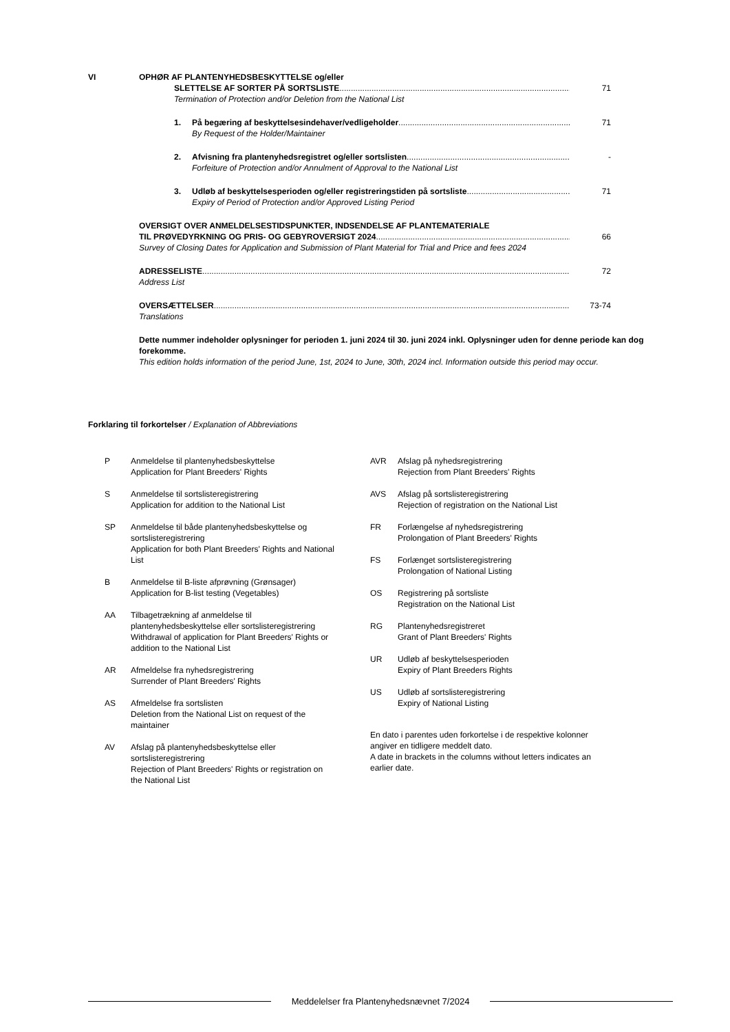VI OPHØR AF PLANTENYHEDSBESKYTTELSE og/eller
SLETTELSE AF SORTER PÅ SORTSLISTE 71
Termination of Protection and/or Deletion from the National List
1. På begæring af beskyttelsesindehaver/vedligeholder 71
By Request of the Holder/Maintainer
2. Afvisning fra plantenyhedsregistret og/eller sortslisten -
Forfeiture of Protection and/or Annulment of Approval to the National List
3. Udløb af beskyttelsesperioden og/eller registreringstiden på sortsliste 71
Expiry of Period of Protection and/or Approved Listing Period
OVERSIGT OVER ANMELDELSESTIDSPUNKTER, INDSENDELSE AF PLANTEMATERIALE
TIL PRØVEDYRKNING OG PRIS- OG GEBYROVERSIGT 2024 66
Survey of Closing Dates for Application and Submission of Plant Material for Trial and Price and fees 2024
ADRESSELISTE 72
Address List
OVERSÆTTELSER 73-74
Translations
Dette nummer indeholder oplysninger for perioden 1. juni 2024 til 30. juni 2024 inkl. Oplysninger uden for denne periode kan dog forekomme.
This edition holds information of the period June, 1st, 2024 to June, 30th, 2024 incl. Information outside this period may occur.
Forklaring til forkortelser / Explanation of Abbreviations
P Anmeldelse til plantenyhedsbeskyttelse
Application for Plant Breeders' Rights
S Anmeldelse til sortslisteregistrering
Application for addition to the National List
SP Anmeldelse til både plantenyhedsbeskyttelse og sortslisteregistrering
Application for both Plant Breeders' Rights and National List
B Anmeldelse til B-liste afprøvning (Grønsager)
Application for B-list testing (Vegetables)
AA Tilbagetrækning af anmeldelse til plantenyhedsbeskyttelse eller sortslisteregistrering
Withdrawal of application for Plant Breeders' Rights or addition to the National List
AR Afmeldelse fra nyhedsregistrering
Surrender of Plant Breeders' Rights
AS Afmeldelse fra sortslisten
Deletion from the National List on request of the maintainer
AV Afslag på plantenyhedsbeskyttelse eller sortslisteregistrering
Rejection of Plant Breeders' Rights or registration on the National List
AVR Afslag på nyhedsregistrering
Rejection from Plant Breeders' Rights
AVS Afslag på sortslisteregistrering
Rejection of registration on the National List
FR Forlængelse af nyhedsregistrering
Prolongation of Plant Breeders' Rights
FS Forlænget sortslisteregistrering
Prolongation of National Listing
OS Registrering på sortsliste
Registration on the National List
RG Plantenyhedsregistreret
Grant of Plant Breeders' Rights
UR Udløb af beskyttelsesperioden
Expiry of Plant Breeders Rights
US Udløb af sortslisteregistrering
Expiry of National Listing
En dato i parentes uden forkortelse i de respektive kolonner angiver en tidligere meddelt dato.
A date in brackets in the columns without letters indicates an earlier date.
Meddelelser fra Plantenyhedsnævnet 7/2024